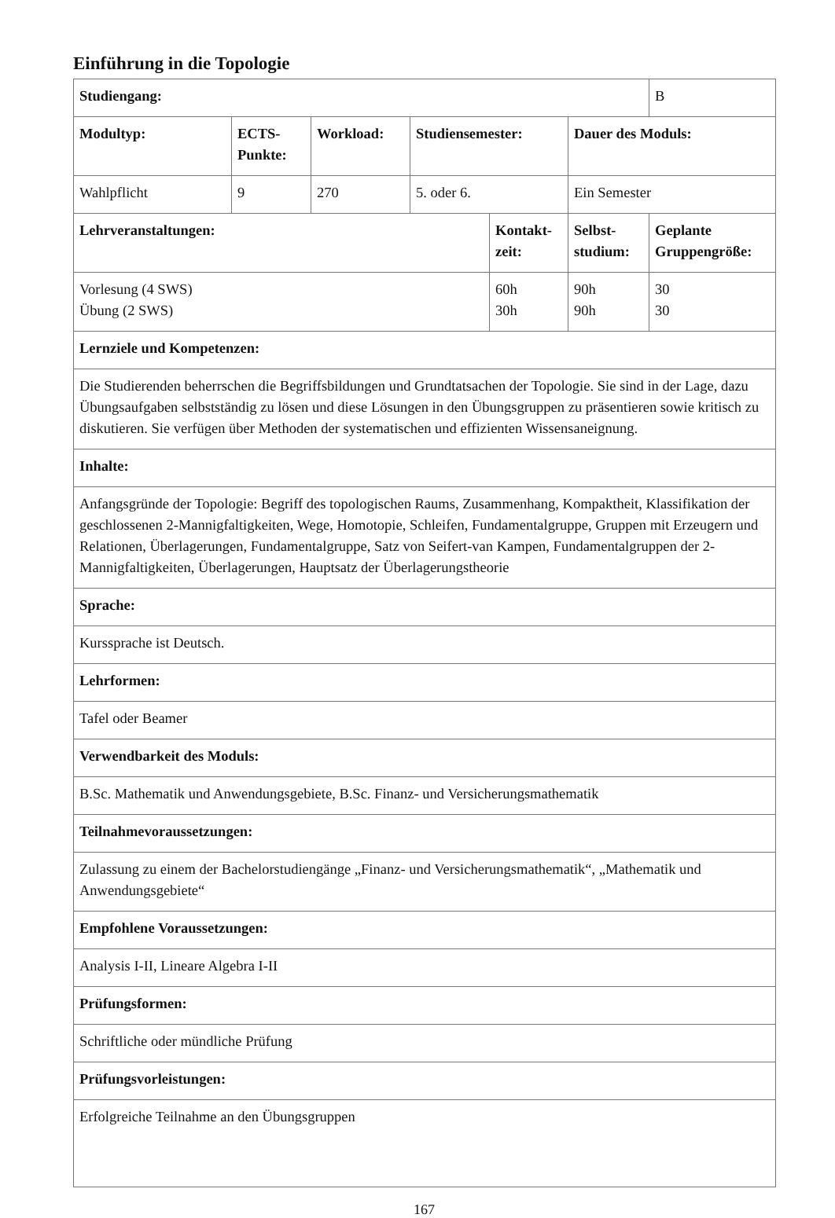Einführung in die Topologie
| Studiengang: | | | | | | B |
| Modultyp: | ECTS-Punkte: | Workload: | Studiensemester: | | Dauer des Moduls: | |
| Wahlpflicht | 9 | 270 | 5. oder 6. | | Ein Semester | |
| Lehrveranstaltungen: | | | | Kontakt-zeit: | Selbst-studium: | Geplante Gruppengröße: |
| Vorlesung (4 SWS) Übung (2 SWS) | | | | 60h 30h | 90h 90h | 30 30 |
| Lernziele und Kompetenzen: | | | | | | |
| Die Studierenden beherrschen die Begriffsbildungen und Grundtatsachen der Topologie. Sie sind in der Lage, dazu Übungsaufgaben selbstständig zu lösen und diese Lösungen in den Übungsgruppen zu präsentieren sowie kritisch zu diskutieren. Sie verfügen über Methoden der systematischen und effizienten Wissensaneignung. | | | | | | |
| Inhalte: | | | | | | |
| Anfangsgründe der Topologie: Begriff des topologischen Raums, Zusammenhang, Kompaktheit, Klassifikation der geschlossenen 2-Mannigfaltigkeiten, Wege, Homotopie, Schleifen, Fundamentalgruppe, Gruppen mit Erzeugern und Relationen, Überlagerungen, Fundamentalgruppe, Satz von Seifert-van Kampen, Fundamentalgruppen der 2-Mannigfaltigkeiten, Überlagerungen, Hauptsatz der Überlagerungstheorie | | | | | | |
| Sprache: | | | | | | |
| Kurssprache ist Deutsch. | | | | | | |
| Lehrformen: | | | | | | |
| Tafel oder Beamer | | | | | | |
| Verwendbarkeit des Moduls: | | | | | | |
| B.Sc. Mathematik und Anwendungsgebiete, B.Sc. Finanz- und Versicherungsmathematik | | | | | | |
| Teilnahmevoraussetzungen: | | | | | | |
| Zulassung zu einem der Bachelorstudiengänge „Finanz- und Versicherungsmathematik“, „Mathematik und Anwendungsgebiete“ | | | | | | |
| Empfohlene Voraussetzungen: | | | | | | |
| Analysis I-II, Lineare Algebra I-II | | | | | | |
| Prüfungsformen: | | | | | | |
| Schriftliche oder mündliche Prüfung | | | | | | |
| Prüfungsvorleistungen: | | | | | | |
| Erfolgreiche Teilnahme an den Übungsgruppen | | | | | | |
167